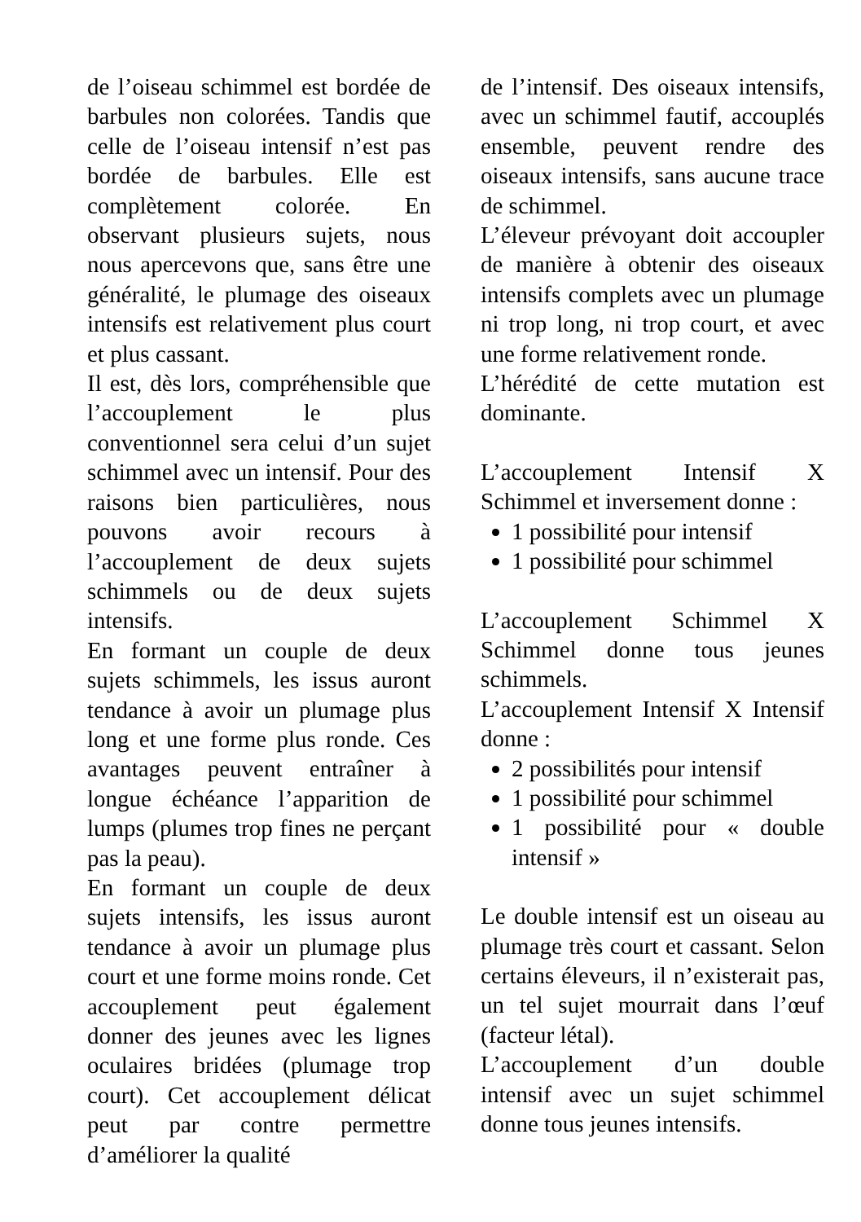de l’oiseau schimmel est bordée de barbules non colorées. Tandis que celle de l’oiseau intensif n’est pas bordée de barbules. Elle est complètement colorée. En observant plusieurs sujets, nous nous apercevons que, sans être une généralité, le plumage des oiseaux intensifs est relativement plus court et plus cassant.
Il est, dès lors, compréhensible que l’accouplement le plus conventionnel sera celui d’un sujet schimmel avec un intensif. Pour des raisons bien particulières, nous pouvons avoir recours à l’accouplement de deux sujets schimmels ou de deux sujets intensifs.
En formant un couple de deux sujets schimmels, les issus auront tendance à avoir un plumage plus long et une forme plus ronde. Ces avantages peuvent entraîner à longue échéance l’apparition de lumps (plumes trop fines ne perçant pas la peau).
En formant un couple de deux sujets intensifs, les issus auront tendance à avoir un plumage plus court et une forme moins ronde. Cet accouplement peut également donner des jeunes avec les lignes oculaires bridées (plumage trop court). Cet accouplement délicat peut par contre permettre d’améliorer la qualité
de l’intensif. Des oiseaux intensifs, avec un schimmel fautif, accouplés ensemble, peuvent rendre des oiseaux intensifs, sans aucune trace de schimmel.
L’éleveur prévoyant doit accoupler de manière à obtenir des oiseaux intensifs complets avec un plumage ni trop long, ni trop court, et avec une forme relativement ronde.
L’hérédité de cette mutation est dominante.
L’accouplement Intensif X Schimmel et inversement donne :
1 possibilité pour intensif
1 possibilité pour schimmel
L’accouplement Schimmel X Schimmel donne tous jeunes schimmels.
L’accouplement Intensif X Intensif donne :
2 possibilités pour intensif
1 possibilité pour schimmel
1 possibilité pour « double intensif »
Le double intensif est un oiseau au plumage très court et cassant. Selon certains éleveurs, il n’existerait pas, un tel sujet mourrait dans l’œuf (facteur létal).
L’accouplement d’un double intensif avec un sujet schimmel donne tous jeunes intensifs.